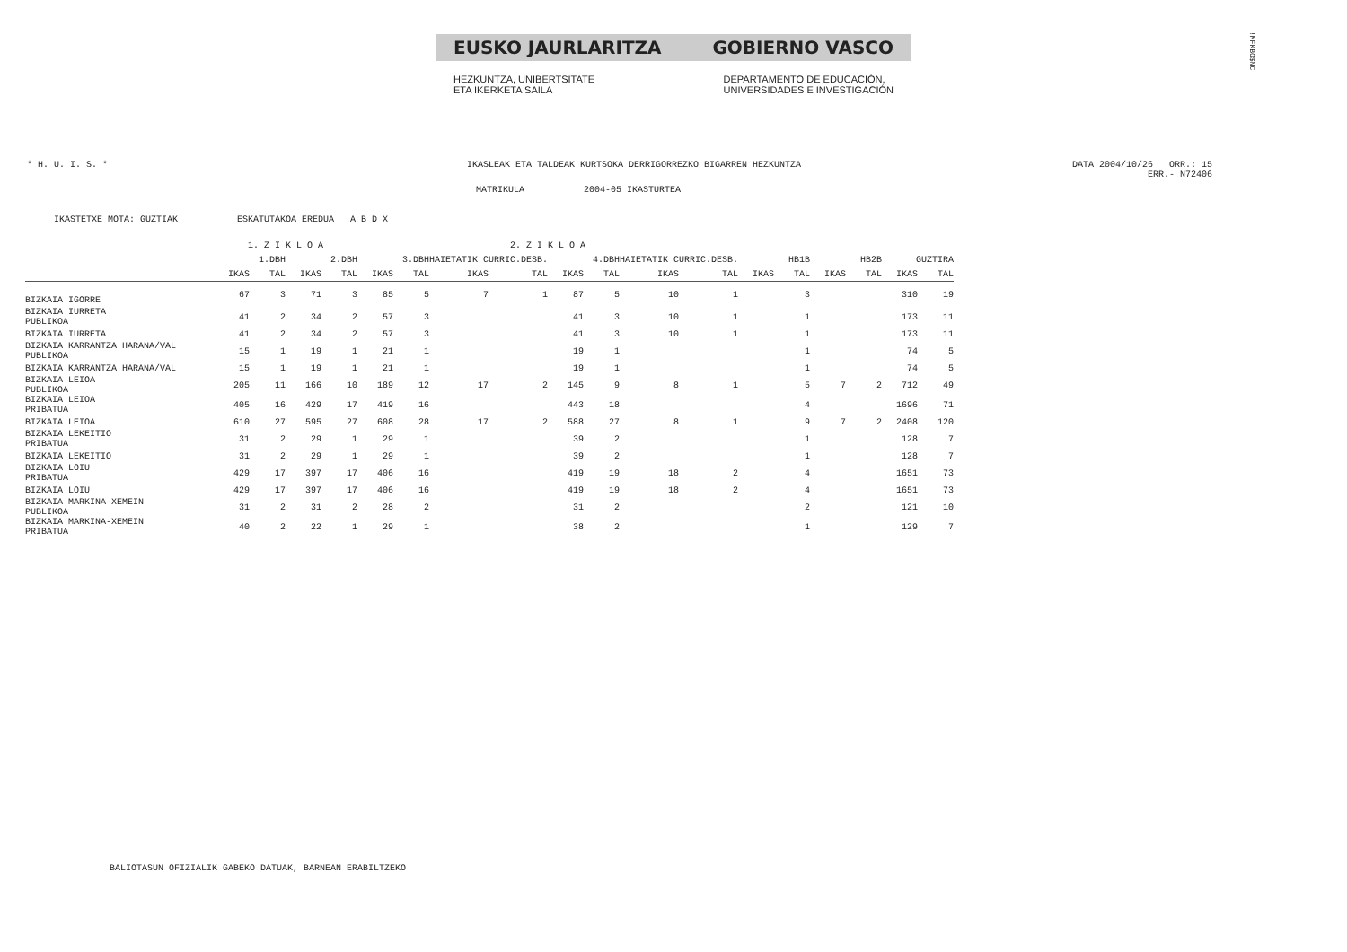EUSKO JAURLARITZA GOBIERNO VASCO
HEZKUNTZA, UNIBERTSITATE
ETA IKERKETA SAILA
DEPARTAMENTO DE EDUCACIÓN,
UNIVERSIDADES E INVESTIGACIÓN
!MFKBO$NC
* H. U. I. S. * IKASLEAK ETA TALDEAK KURTSOKA DERRIGORREZKO BIGARREN HEZKUNTZA DATA 2004/10/26 ORR.: 15
ERR.- N72406
MATRIKULA 2004-05 IKASTURTEA
IKASTETXE MOTA: GUZTIAK ESKATUTAKOA EREDUA A B D X
| | 1. Z I K L O A | | | | 2. Z I K L O A | | | | | | | | | | | | | |
| | 1.DBH | | 2.DBH | | 3.DBH | | HAIETATIK CURRIC.DESB. | | 4.DBH | | HAIETATIK CURRIC.DESB. | | HB1B | | HB2B | | GUZTIRA | |
| | IKAS | TAL | IKAS | TAL | IKAS | TAL | IKAS | TAL | IKAS | TAL | IKAS | TAL | IKAS | TAL | IKAS | TAL | IKAS | TAL |
| BIZKAIA IGORRE | 67 | 3 | 71 | 3 | 85 | 5 | 7 | 1 | 87 | 5 | 10 | 1 | | 3 | | | 310 | 19 |
| BIZKAIA IURRETA PUBLIKOA | 41 | 2 | 34 | 2 | 57 | 3 | | | 41 | 3 | 10 | 1 | | 1 | | | 173 | 11 |
| BIZKAIA IURRETA | 41 | 2 | 34 | 2 | 57 | 3 | | | 41 | 3 | 10 | 1 | | 1 | | | 173 | 11 |
| BIZKAIA KARRANTZA HARANA/VAL PUBLIKOA | 15 | 1 | 19 | 1 | 21 | 1 | | | 19 | 1 | | | | 1 | | | 74 | 5 |
| BIZKAIA KARRANTZA HARANA/VAL | 15 | 1 | 19 | 1 | 21 | 1 | | | 19 | 1 | | | | 1 | | | 74 | 5 |
| BIZKAIA LEIOA PUBLIKOA | 205 | 11 | 166 | 10 | 189 | 12 | 17 | 2 | 145 | 9 | 8 | 1 | | 5 | 7 | 2 | 712 | 49 |
| BIZKAIA LEIOA PRIBATUA | 405 | 16 | 429 | 17 | 419 | 16 | | | 443 | 18 | | | | 4 | | | 1696 | 71 |
| BIZKAIA LEIOA | 610 | 27 | 595 | 27 | 608 | 28 | 17 | 2 | 588 | 27 | 8 | 1 | | 9 | 7 | 2 | 2408 | 120 |
| BIZKAIA LEKEITIO PRIBATUA | 31 | 2 | 29 | 1 | 29 | 1 | | | 39 | 2 | | | | 1 | | | 128 | 7 |
| BIZKAIA LEKEITIO | 31 | 2 | 29 | 1 | 29 | 1 | | | 39 | 2 | | | | 1 | | | 128 | 7 |
| BIZKAIA LOIU PRIBATUA | 429 | 17 | 397 | 17 | 406 | 16 | | | 419 | 19 | 18 | 2 | | 4 | | | 1651 | 73 |
| BIZKAIA LOIU | 429 | 17 | 397 | 17 | 406 | 16 | | | 419 | 19 | 18 | 2 | | 4 | | | 1651 | 73 |
| BIZKAIA MARKINA-XEMEIN PUBLIKOA | 31 | 2 | 31 | 2 | 28 | 2 | | | 31 | 2 | | | | 2 | | | 121 | 10 |
| BIZKAIA MARKINA-XEMEIN PRIBATUA | 40 | 2 | 22 | 1 | 29 | 1 | | | 38 | 2 | | | | 1 | | | 129 | 7 |
BALIOTASUN OFIZIALIK GABEKO DATUAK, BARNEAN ERABILTZEKO